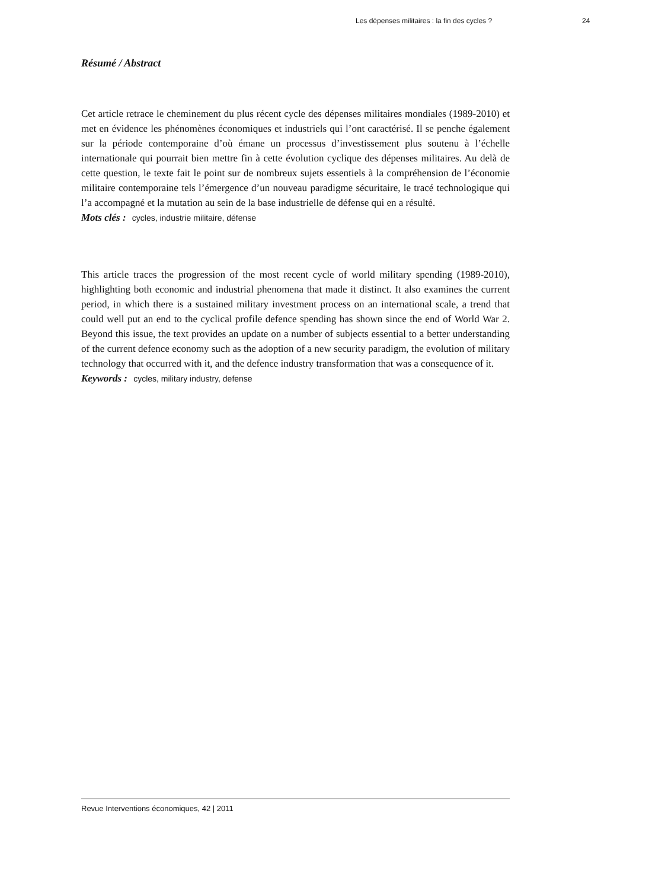Les dépenses militaires : la fin des cycles ? 24
Résumé / Abstract
Cet article retrace le cheminement du plus récent cycle des dépenses militaires mondiales (1989-2010) et met en évidence les phénomènes économiques et industriels qui l’ont caractérisé. Il se penche également sur la période contemporaine d’où émane un processus d’investissement plus soutenu à l’échelle internationale qui pourrait bien mettre fin à cette évolution cyclique des dépenses militaires. Au delà de cette question, le texte fait le point sur de nombreux sujets essentiels à la compréhension de l’économie militaire contemporaine tels l’émergence d’un nouveau paradigme sécuritaire, le tracé technologique qui l’a accompagné et la mutation au sein de la base industrielle de défense qui en a résulté.
Mots clés : cycles, industrie militaire, défense
This article traces the progression of the most recent cycle of world military spending (1989-2010), highlighting both economic and industrial phenomena that made it distinct. It also examines the current period, in which there is a sustained military investment process on an international scale, a trend that could well put an end to the cyclical profile defence spending has shown since the end of World War 2. Beyond this issue, the text provides an update on a number of subjects essential to a better understanding of the current defence economy such as the adoption of a new security paradigm, the evolution of military technology that occurred with it, and the defence industry transformation that was a consequence of it.
Keywords : cycles, military industry, defense
Revue Interventions économiques, 42 | 2011